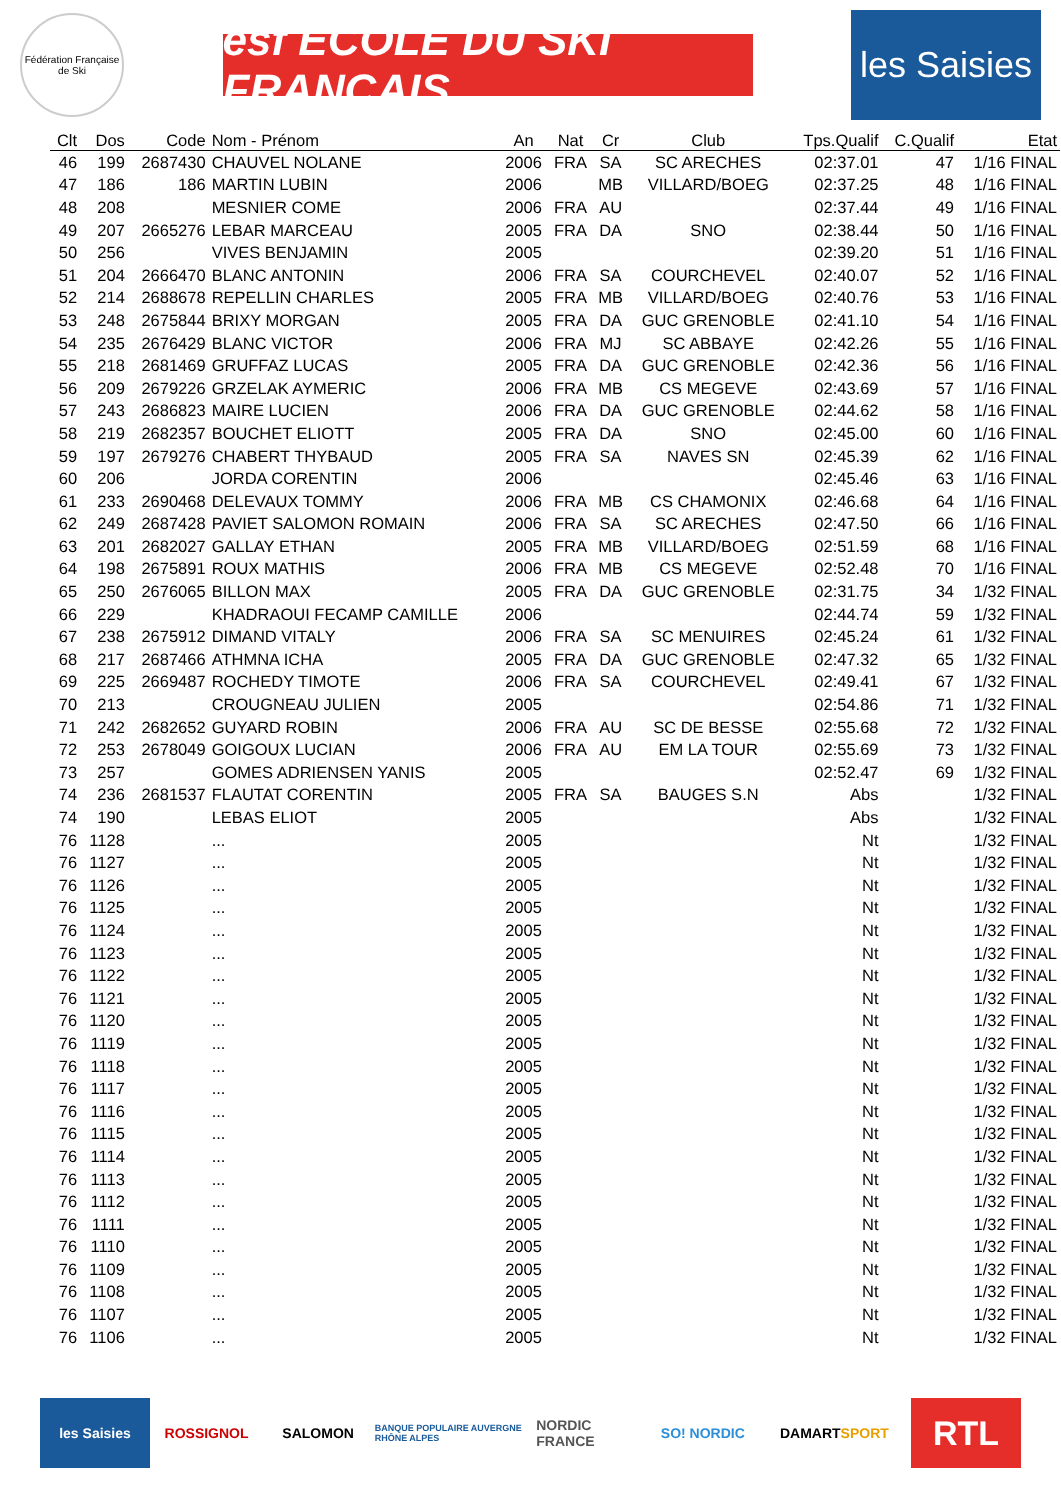Fédération Française de Ski
esf ÉCOLE DU SKI FRANÇAIS
les Saisies
| Clt | Dos | Code | Nom - Prénom | An | Nat | Cr | Club | Tps.Qualif | C.Qualif | Etat |
| --- | --- | --- | --- | --- | --- | --- | --- | --- | --- | --- |
| 46 | 199 | 2687430 | CHAUVEL NOLANE | 2006 | FRA | SA | SC ARECHES | 02:37.01 | 47 | 1/16 FINAL |
| 47 | 186 | 186 | MARTIN LUBIN | 2006 | | MB | VILLARD/BOEG | 02:37.25 | 48 | 1/16 FINAL |
| 48 | 208 | | MESNIER COME | 2006 | FRA | AU | | 02:37.44 | 49 | 1/16 FINAL |
| 49 | 207 | 2665276 | LEBAR MARCEAU | 2005 | FRA | DA | SNO | 02:38.44 | 50 | 1/16 FINAL |
| 50 | 256 | | VIVES BENJAMIN | 2005 | | | | 02:39.20 | 51 | 1/16 FINAL |
| 51 | 204 | 2666470 | BLANC ANTONIN | 2006 | FRA | SA | COURCHEVEL | 02:40.07 | 52 | 1/16 FINAL |
| 52 | 214 | 2688678 | REPELLIN CHARLES | 2005 | FRA | MB | VILLARD/BOEG | 02:40.76 | 53 | 1/16 FINAL |
| 53 | 248 | 2675844 | BRIXY MORGAN | 2005 | FRA | DA | GUC GRENOBLE | 02:41.10 | 54 | 1/16 FINAL |
| 54 | 235 | 2676429 | BLANC VICTOR | 2006 | FRA | MJ | SC ABBAYE | 02:42.26 | 55 | 1/16 FINAL |
| 55 | 218 | 2681469 | GRUFFAZ LUCAS | 2005 | FRA | DA | GUC GRENOBLE | 02:42.36 | 56 | 1/16 FINAL |
| 56 | 209 | 2679226 | GRZELAK AYMERIC | 2006 | FRA | MB | CS MEGEVE | 02:43.69 | 57 | 1/16 FINAL |
| 57 | 243 | 2686823 | MAIRE LUCIEN | 2006 | FRA | DA | GUC GRENOBLE | 02:44.62 | 58 | 1/16 FINAL |
| 58 | 219 | 2682357 | BOUCHET ELIOTT | 2005 | FRA | DA | SNO | 02:45.00 | 60 | 1/16 FINAL |
| 59 | 197 | 2679276 | CHABERT THYBAUD | 2005 | FRA | SA | NAVES SN | 02:45.39 | 62 | 1/16 FINAL |
| 60 | 206 | | JORDA CORENTIN | 2006 | | | | 02:45.46 | 63 | 1/16 FINAL |
| 61 | 233 | 2690468 | DELEVAUX TOMMY | 2006 | FRA | MB | CS CHAMONIX | 02:46.68 | 64 | 1/16 FINAL |
| 62 | 249 | 2687428 | PAVIET SALOMON ROMAIN | 2006 | FRA | SA | SC ARECHES | 02:47.50 | 66 | 1/16 FINAL |
| 63 | 201 | 2682027 | GALLAY ETHAN | 2005 | FRA | MB | VILLARD/BOEG | 02:51.59 | 68 | 1/16 FINAL |
| 64 | 198 | 2675891 | ROUX MATHIS | 2006 | FRA | MB | CS MEGEVE | 02:52.48 | 70 | 1/16 FINAL |
| 65 | 250 | 2676065 | BILLON MAX | 2005 | FRA | DA | GUC GRENOBLE | 02:31.75 | 34 | 1/32 FINAL |
| 66 | 229 | | KHADRAOUI FECAMP CAMILLE | 2006 | | | | 02:44.74 | 59 | 1/32 FINAL |
| 67 | 238 | 2675912 | DIMAND VITALY | 2006 | FRA | SA | SC MENUIRES | 02:45.24 | 61 | 1/32 FINAL |
| 68 | 217 | 2687466 | ATHMNA ICHA | 2005 | FRA | DA | GUC GRENOBLE | 02:47.32 | 65 | 1/32 FINAL |
| 69 | 225 | 2669487 | ROCHEDY TIMOTE | 2006 | FRA | SA | COURCHEVEL | 02:49.41 | 67 | 1/32 FINAL |
| 70 | 213 | | CROUGNEAU JULIEN | 2005 | | | | 02:54.86 | 71 | 1/32 FINAL |
| 71 | 242 | 2682652 | GUYARD ROBIN | 2006 | FRA | AU | SC DE BESSE | 02:55.68 | 72 | 1/32 FINAL |
| 72 | 253 | 2678049 | GOIGOUX LUCIAN | 2006 | FRA | AU | EM LA TOUR | 02:55.69 | 73 | 1/32 FINAL |
| 73 | 257 | | GOMES ADRIENSEN YANIS | 2005 | | | | 02:52.47 | 69 | 1/32 FINAL |
| 74 | 236 | 2681537 | FLAUTAT CORENTIN | 2005 | FRA | SA | BAUGES S.N | Abs | | 1/32 FINAL |
| 74 | 190 | | LEBAS ELIOT | 2005 | | | | Abs | | 1/32 FINAL |
| 76 | 1128 | | ... | 2005 | | | | Nt | | 1/32 FINAL |
| 76 | 1127 | | ... | 2005 | | | | Nt | | 1/32 FINAL |
| 76 | 1126 | | ... | 2005 | | | | Nt | | 1/32 FINAL |
| 76 | 1125 | | ... | 2005 | | | | Nt | | 1/32 FINAL |
| 76 | 1124 | | ... | 2005 | | | | Nt | | 1/32 FINAL |
| 76 | 1123 | | ... | 2005 | | | | Nt | | 1/32 FINAL |
| 76 | 1122 | | ... | 2005 | | | | Nt | | 1/32 FINAL |
| 76 | 1121 | | ... | 2005 | | | | Nt | | 1/32 FINAL |
| 76 | 1120 | | ... | 2005 | | | | Nt | | 1/32 FINAL |
| 76 | 1119 | | ... | 2005 | | | | Nt | | 1/32 FINAL |
| 76 | 1118 | | ... | 2005 | | | | Nt | | 1/32 FINAL |
| 76 | 1117 | | ... | 2005 | | | | Nt | | 1/32 FINAL |
| 76 | 1116 | | ... | 2005 | | | | Nt | | 1/32 FINAL |
| 76 | 1115 | | ... | 2005 | | | | Nt | | 1/32 FINAL |
| 76 | 1114 | | ... | 2005 | | | | Nt | | 1/32 FINAL |
| 76 | 1113 | | ... | 2005 | | | | Nt | | 1/32 FINAL |
| 76 | 1112 | | ... | 2005 | | | | Nt | | 1/32 FINAL |
| 76 | 1111 | | ... | 2005 | | | | Nt | | 1/32 FINAL |
| 76 | 1110 | | ... | 2005 | | | | Nt | | 1/32 FINAL |
| 76 | 1109 | | ... | 2005 | | | | Nt | | 1/32 FINAL |
| 76 | 1108 | | ... | 2005 | | | | Nt | | 1/32 FINAL |
| 76 | 1107 | | ... | 2005 | | | | Nt | | 1/32 FINAL |
| 76 | 1106 | | ... | 2005 | | | | Nt | | 1/32 FINAL |
les Saisies ROSSIGNOL SALOMON
BANQUE POPULAIRE AUVERGNE RHÔNE ALPES
NORDIC FRANCE SO! NORDIC DAMART SPORT
RTL